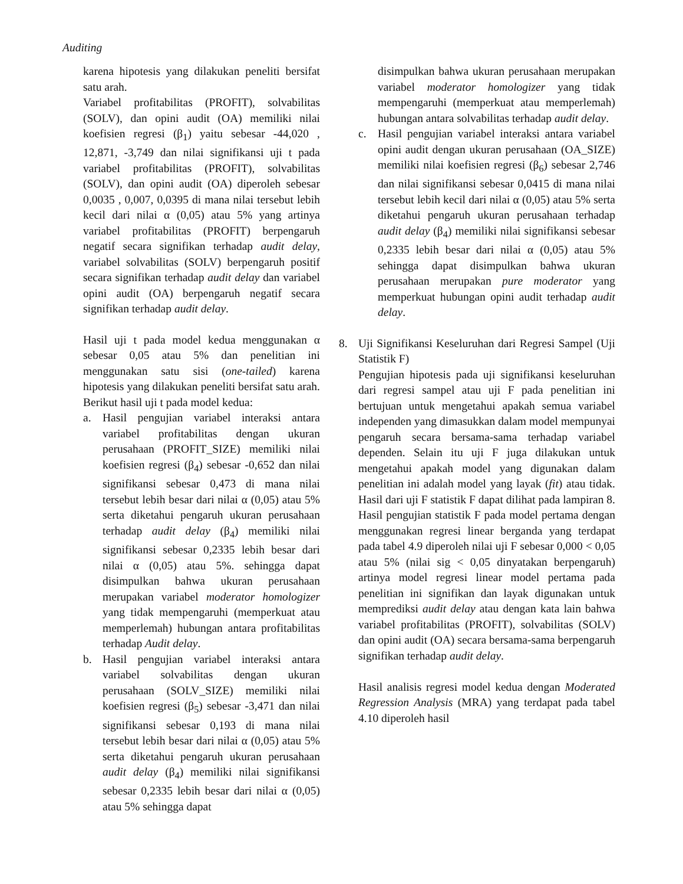Auditing
karena hipotesis yang dilakukan peneliti bersifat satu arah.
Variabel profitabilitas (PROFIT), solvabilitas (SOLV), dan opini audit (OA) memiliki nilai koefisien regresi (β<sub>1</sub>) yaitu sebesar -44,020 , 12,871, -3,749 dan nilai signifikansi uji t pada variabel profitabilitas (PROFIT), solvabilitas (SOLV), dan opini audit (OA) diperoleh sebesar 0,0035 , 0,007, 0,0395 di mana nilai tersebut lebih kecil dari nilai α (0,05) atau 5% yang artinya variabel profitabilitas (PROFIT) berpengaruh negatif secara signifikan terhadap audit delay, variabel solvabilitas (SOLV) berpengaruh positif secara signifikan terhadap audit delay dan variabel opini audit (OA) berpengaruh negatif secara signifikan terhadap audit delay.
Hasil uji t pada model kedua menggunakan α sebesar 0,05 atau 5% dan penelitian ini menggunakan satu sisi (one-tailed) karena hipotesis yang dilakukan peneliti bersifat satu arah. Berikut hasil uji t pada model kedua:
a. Hasil pengujian variabel interaksi antara variabel profitabilitas dengan ukuran perusahaan (PROFIT_SIZE) memiliki nilai koefisien regresi (β<sub>4</sub>) sebesar -0,652 dan nilai signifikansi sebesar 0,473 di mana nilai tersebut lebih besar dari nilai α (0,05) atau 5% serta diketahui pengaruh ukuran perusahaan terhadap audit delay (β<sub>4</sub>) memiliki nilai signifikansi sebesar 0,2335 lebih besar dari nilai α (0,05) atau 5%. sehingga dapat disimpulkan bahwa ukuran perusahaan merupakan variabel moderator homologizer yang tidak mempengaruhi (memperkuat atau memperlemah) hubungan antara profitabilitas terhadap Audit delay.
b. Hasil pengujian variabel interaksi antara variabel solvabilitas dengan ukuran perusahaan (SOLV_SIZE) memiliki nilai koefisien regresi (β<sub>5</sub>) sebesar -3,471 dan nilai signifikansi sebesar 0,193 di mana nilai tersebut lebih besar dari nilai α (0,05) atau 5% serta diketahui pengaruh ukuran perusahaan audit delay (β<sub>4</sub>) memiliki nilai signifikansi sebesar 0,2335 lebih besar dari nilai α (0,05) atau 5% sehingga dapat
disimpulkan bahwa ukuran perusahaan merupakan variabel moderator homologizer yang tidak mempengaruhi (memperkuat atau memperlemah) hubungan antara solvabilitas terhadap audit delay.
c. Hasil pengujian variabel interaksi antara variabel opini audit dengan ukuran perusahaan (OA_SIZE) memiliki nilai koefisien regresi (β<sub>6</sub>) sebesar 2,746 dan nilai signifikansi sebesar 0,0415 di mana nilai tersebut lebih kecil dari nilai α (0,05) atau 5% serta diketahui pengaruh ukuran perusahaan terhadap audit delay (β<sub>4</sub>) memiliki nilai signifikansi sebesar 0,2335 lebih besar dari nilai α (0,05) atau 5% sehingga dapat disimpulkan bahwa ukuran perusahaan merupakan pure moderator yang memperkuat hubungan opini audit terhadap audit delay.
8. Uji Signifikansi Keseluruhan dari Regresi Sampel (Uji Statistik F)
Pengujian hipotesis pada uji signifikansi keseluruhan dari regresi sampel atau uji F pada penelitian ini bertujuan untuk mengetahui apakah semua variabel independen yang dimasukkan dalam model mempunyai pengaruh secara bersama-sama terhadap variabel dependen. Selain itu uji F juga dilakukan untuk mengetahui apakah model yang digunakan dalam penelitian ini adalah model yang layak (fit) atau tidak. Hasil dari uji F statistik F dapat dilihat pada lampiran 8. Hasil pengujian statistik F pada model pertama dengan menggunakan regresi linear berganda yang terdapat pada tabel 4.9 diperoleh nilai uji F sebesar 0,000 < 0,05 atau 5% (nilai sig < 0,05 dinyatakan berpengaruh) artinya model regresi linear model pertama pada penelitian ini signifikan dan layak digunakan untuk memprediksi audit delay atau dengan kata lain bahwa variabel profitabilitas (PROFIT), solvabilitas (SOLV) dan opini audit (OA) secara bersama-sama berpengaruh signifikan terhadap audit delay.
Hasil analisis regresi model kedua dengan Moderated Regression Analysis (MRA) yang terdapat pada tabel 4.10 diperoleh hasil